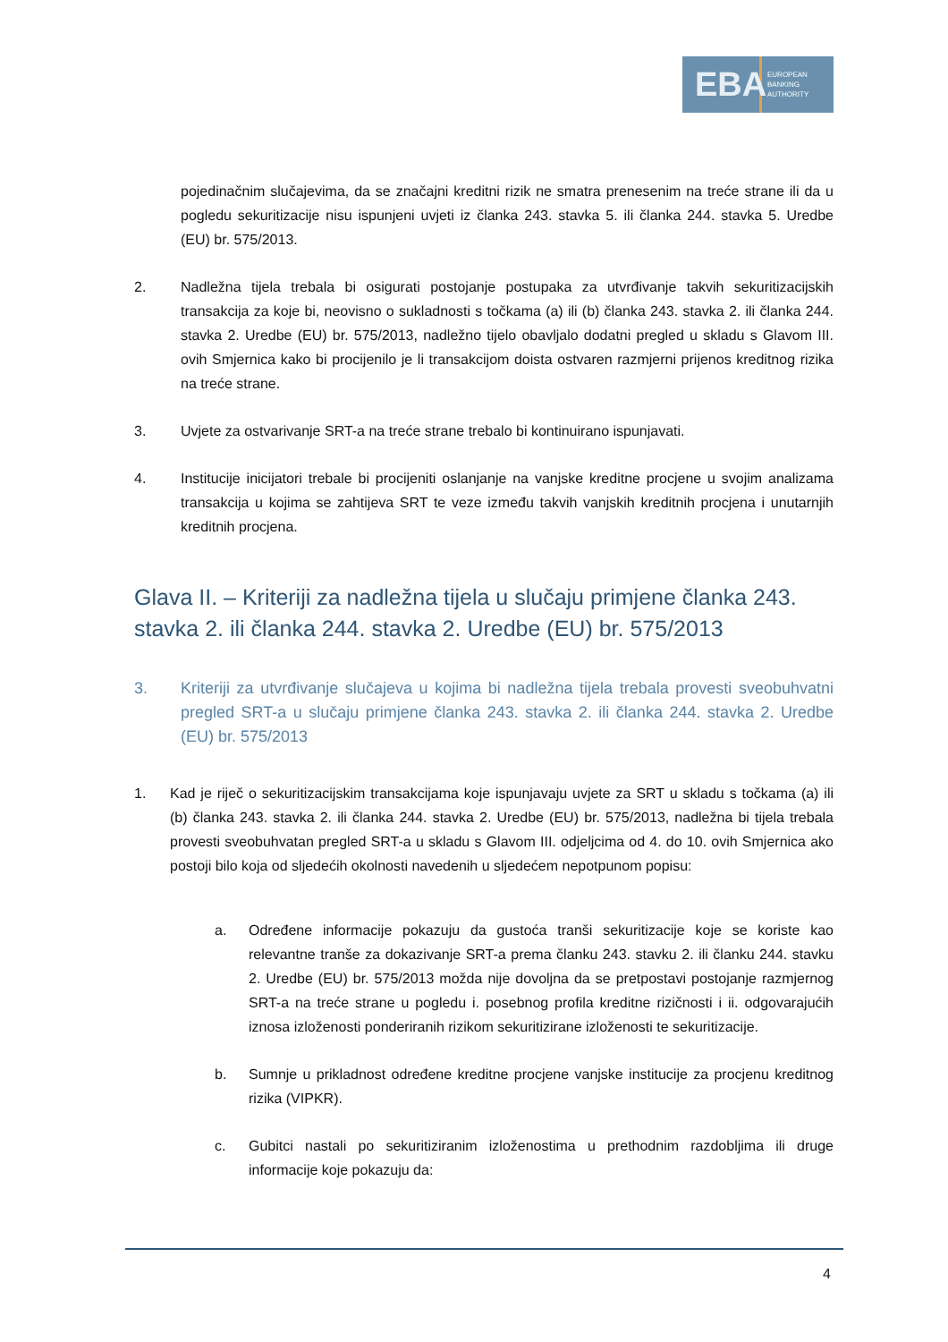EBA
EUROPEAN
BANKING
AUTHORITY
pojedinačnim slučajevima, da se značajni kreditni rizik ne smatra prenesenim na treće strane ili da u pogledu sekuritizacije nisu ispunjeni uvjeti iz članka 243. stavka 5. ili članka 244. stavka 5. Uredbe (EU) br. 575/2013.
2. Nadležna tijela trebala bi osigurati postojanje postupaka za utvrđivanje takvih sekuritizacijskih transakcija za koje bi, neovisno o sukladnosti s točkama (a) ili (b) članka 243. stavka 2. ili članka 244. stavka 2. Uredbe (EU) br. 575/2013, nadležno tijelo obavljalo dodatni pregled u skladu s Glavom III. ovih Smjernica kako bi procijenilo je li transakcijom doista ostvaren razmjerni prijenos kreditnog rizika na treće strane.
3. Uvjete za ostvarivanje SRT-a na treće strane trebalo bi kontinuirano ispunjavati.
4. Institucije inicijatori trebale bi procijeniti oslanjanje na vanjske kreditne procjene u svojim analizama transakcija u kojima se zahtijeva SRT te veze između takvih vanjskih kreditnih procjena i unutarnjih kreditnih procjena.
Glava II. – Kriteriji za nadležna tijela u slučaju primjene članka 243. stavka 2. ili članka 244. stavka 2. Uredbe (EU) br. 575/2013
3. Kriteriji za utvrđivanje slučajeva u kojima bi nadležna tijela trebala provesti sveobuhvatni pregled SRT-a u slučaju primjene članka 243. stavka 2. ili članka 244. stavka 2. Uredbe (EU) br. 575/2013
1. Kad je riječ o sekuritizacijskim transakcijama koje ispunjavaju uvjete za SRT u skladu s točkama (a) ili (b) članka 243. stavka 2. ili članka 244. stavka 2. Uredbe (EU) br. 575/2013, nadležna bi tijela trebala provesti sveobuhvatan pregled SRT-a u skladu s Glavom III. odjeljcima od 4. do 10. ovih Smjernica ako postoji bilo koja od sljedećih okolnosti navedenih u sljedećem nepotpunom popisu:
a. Određene informacije pokazuju da gustoća tranši sekuritizacije koje se koriste kao relevantne tranše za dokazivanje SRT-a prema članku 243. stavku 2. ili članku 244. stavku 2. Uredbe (EU) br. 575/2013 možda nije dovoljna da se pretpostavi postojanje razmjernog SRT-a na treće strane u pogledu i. posebnog profila kreditne rizičnosti i ii. odgovarajućih iznosa izloženosti ponderiranih rizikom sekuritizirane izloženosti te sekuritizacije.
b. Sumnje u prikladnost određene kreditne procjene vanjske institucije za procjenu kreditnog rizika (VIPKR).
c. Gubitci nastali po sekuritiziranim izloženostima u prethodnim razdobljima ili druge informacije koje pokazuju da:
4